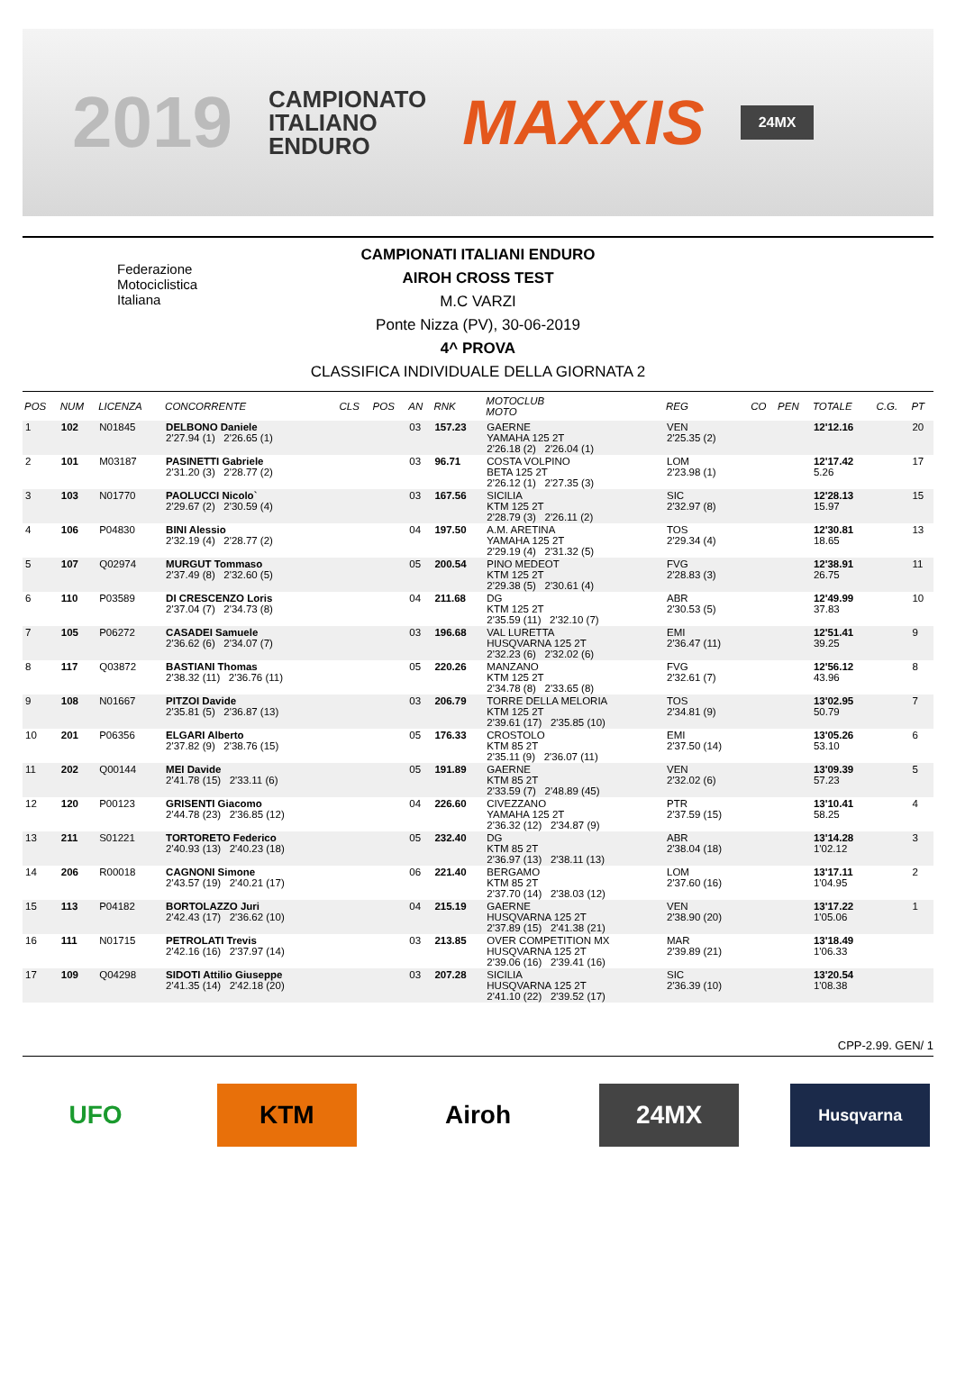2019
CAMPIONATO
ITALIANO
ENDURO
MAXXIS
24MX
Federazione
Motociclistica
Italiana
CAMPIONATI ITALIANI ENDURO
AIROH CROSS TEST
M.C VARZI
Ponte Nizza (PV), 30-06-2019
4^ PROVA
CLASSIFICA INDIVIDUALE DELLA GIORNATA 2
| POS | NUM | LICENZA | CONCORRENTE | CLS | POS | AN | RNK | MOTOCLUB MOTO | REG | CO | PEN | TOTALE | C.G. | PT |
| --- | --- | --- | --- | --- | --- | --- | --- | --- | --- | --- | --- | --- | --- | --- |
| 1 | 102 | N01845 | DELBONO Daniele 2'27.94 (1) 2'26.65 (1) | | | 03 | 157.23 | GAERNE YAMAHA 125 2T 2'26.18 (2) 2'26.04 (1) | VEN 2'25.35 (2) | | | 12'12.16 | | 20 |
| 2 | 101 | M03187 | PASINETTI Gabriele 2'31.20 (3) 2'28.77 (2) | | | 03 | 96.71 | COSTA VOLPINO BETA 125 2T 2'26.12 (1) 2'27.35 (3) | LOM 2'23.98 (1) | | | 12'17.42 5.26 | | 17 |
| 3 | 103 | N01770 | PAOLUCCI Nicolo` 2'29.67 (2) 2'30.59 (4) | | | 03 | 167.56 | SICILIA KTM 125 2T 2'28.79 (3) 2'26.11 (2) | SIC 2'32.97 (8) | | | 12'28.13 15.97 | | 15 |
| 4 | 106 | P04830 | BINI Alessio 2'32.19 (4) 2'28.77 (2) | | | 04 | 197.50 | A.M. ARETINA YAMAHA 125 2T 2'29.19 (4) 2'31.32 (5) | TOS 2'29.34 (4) | | | 12'30.81 18.65 | | 13 |
| 5 | 107 | Q02974 | MURGUT Tommaso 2'37.49 (8) 2'32.60 (5) | | | 05 | 200.54 | PINO MEDEOT KTM 125 2T 2'29.38 (5) 2'30.61 (4) | FVG 2'28.83 (3) | | | 12'38.91 26.75 | | 11 |
| 6 | 110 | P03589 | DI CRESCENZO Loris 2'37.04 (7) 2'34.73 (8) | | | 04 | 211.68 | DG KTM 125 2T 2'35.59 (11) 2'32.10 (7) | ABR 2'30.53 (5) | | | 12'49.99 37.83 | | 10 |
| 7 | 105 | P06272 | CASADEI Samuele 2'36.62 (6) 2'34.07 (7) | | | 03 | 196.68 | VAL LURETTA HUSQVARNA 125 2T 2'32.23 (6) 2'32.02 (6) | EMI 2'36.47 (11) | | | 12'51.41 39.25 | | 9 |
| 8 | 117 | Q03872 | BASTIANI Thomas 2'38.32 (11) 2'36.76 (11) | | | 05 | 220.26 | MANZANO KTM 125 2T 2'34.78 (8) 2'33.65 (8) | FVG 2'32.61 (7) | | | 12'56.12 43.96 | | 8 |
| 9 | 108 | N01667 | PITZOI Davide 2'35.81 (5) 2'36.87 (13) | | | 03 | 206.79 | TORRE DELLA MELORIA KTM 125 2T 2'39.61 (17) 2'35.85 (10) | TOS 2'34.81 (9) | | | 13'02.95 50.79 | | 7 |
| 10 | 201 | P06356 | ELGARI Alberto 2'37.82 (9) 2'38.76 (15) | | | 05 | 176.33 | CROSTOLO KTM 85 2T 2'35.11 (9) 2'36.07 (11) | EMI 2'37.50 (14) | | | 13'05.26 53.10 | | 6 |
| 11 | 202 | Q00144 | MEI Davide 2'41.78 (15) 2'33.11 (6) | | | 05 | 191.89 | GAERNE KTM 85 2T 2'33.59 (7) 2'48.89 (45) | VEN 2'32.02 (6) | | | 13'09.39 57.23 | | 5 |
| 12 | 120 | P00123 | GRISENTI Giacomo 2'44.78 (23) 2'36.85 (12) | | | 04 | 226.60 | CIVEZZANO YAMAHA 125 2T 2'36.32 (12) 2'34.87 (9) | PTR 2'37.59 (15) | | | 13'10.41 58.25 | | 4 |
| 13 | 211 | S01221 | TORTORETO Federico 2'40.93 (13) 2'40.23 (18) | | | 05 | 232.40 | DG KTM 85 2T 2'36.97 (13) 2'38.11 (13) | ABR 2'38.04 (18) | | | 13'14.28 1'02.12 | | 3 |
| 14 | 206 | R00018 | CAGNONI Simone 2'43.57 (19) 2'40.21 (17) | | | 06 | 221.40 | BERGAMO KTM 85 2T 2'37.70 (14) 2'38.03 (12) | LOM 2'37.60 (16) | | | 13'17.11 1'04.95 | | 2 |
| 15 | 113 | P04182 | BORTOLAZZO Juri 2'42.43 (17) 2'36.62 (10) | | | 04 | 215.19 | GAERNE HUSQVARNA 125 2T 2'37.89 (15) 2'41.38 (21) | VEN 2'38.90 (20) | | | 13'17.22 1'05.06 | | 1 |
| 16 | 111 | N01715 | PETROLATI Trevis 2'42.16 (16) 2'37.97 (14) | | | 03 | 213.85 | OVER COMPETITION MX HUSQVARNA 125 2T 2'39.06 (16) 2'39.41 (16) | MAR 2'39.89 (21) | | | 13'18.49 1'06.33 | | |
| 17 | 109 | Q04298 | SIDOTI Attilio Giuseppe 2'41.35 (14) 2'42.18 (20) | | | 03 | 207.28 | SICILIA HUSQVARNA 125 2T 2'41.10 (22) 2'39.52 (17) | SIC 2'36.39 (10) | | | 13'20.54 1'08.38 | | |
CPP-2.99. GEN/ 1
UFO KTM Airoh 24MX
Husqvarna